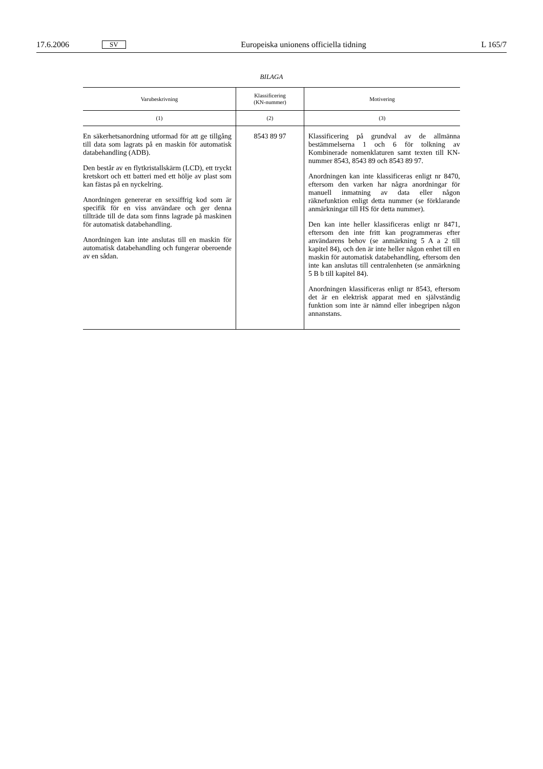17.6.2006 SV Europeiska unionens officiella tidning L 165/7
BILAGA
| Varubeskrivning | Klassificering (KN-nummer) | Motivering |
| --- | --- | --- |
| (1) | (2) | (3) |
| En säkerhetsanordning utformad för att ge tillgång till data som lagrats på en maskin för automatisk databehandling (ADB). Den består av en flytkristallskärm (LCD), ett tryckt kretskort och ett batteri med ett hölje av plast som kan fästas på en nyckelring. Anordningen genererar en sexsiffrig kod som är specifik för en viss användare och ger denna tillträde till de data som finns lagrade på maskinen för automatisk databehandling. Anordningen kan inte anslutas till en maskin för automatisk databehandling och fungerar oberoende av en sådan. | 8543 89 97 | Klassificering på grundval av de allmänna bestämmelserna 1 och 6 för tolkning av Kombinerade nomenklaturen samt texten till KN-nummer 8543, 8543 89 och 8543 89 97. Anordningen kan inte klassificeras enligt nr 8470, eftersom den varken har några anordningar för manuell inmatning av data eller någon räknefunktion enligt detta nummer (se förklarande anmärkningar till HS för detta nummer). Den kan inte heller klassificeras enligt nr 8471, eftersom den inte fritt kan programmeras efter användarens behov (se anmärkning 5 A a 2 till kapitel 84), och den är inte heller någon enhet till en maskin för automatisk databehandling, eftersom den inte kan anslutas till centralenheten (se anmärkning 5 B b till kapitel 84). Anordningen klassificeras enligt nr 8543, eftersom det är en elektrisk apparat med en självständig funktion som inte är nämnd eller inbegripen någon annanstans. |